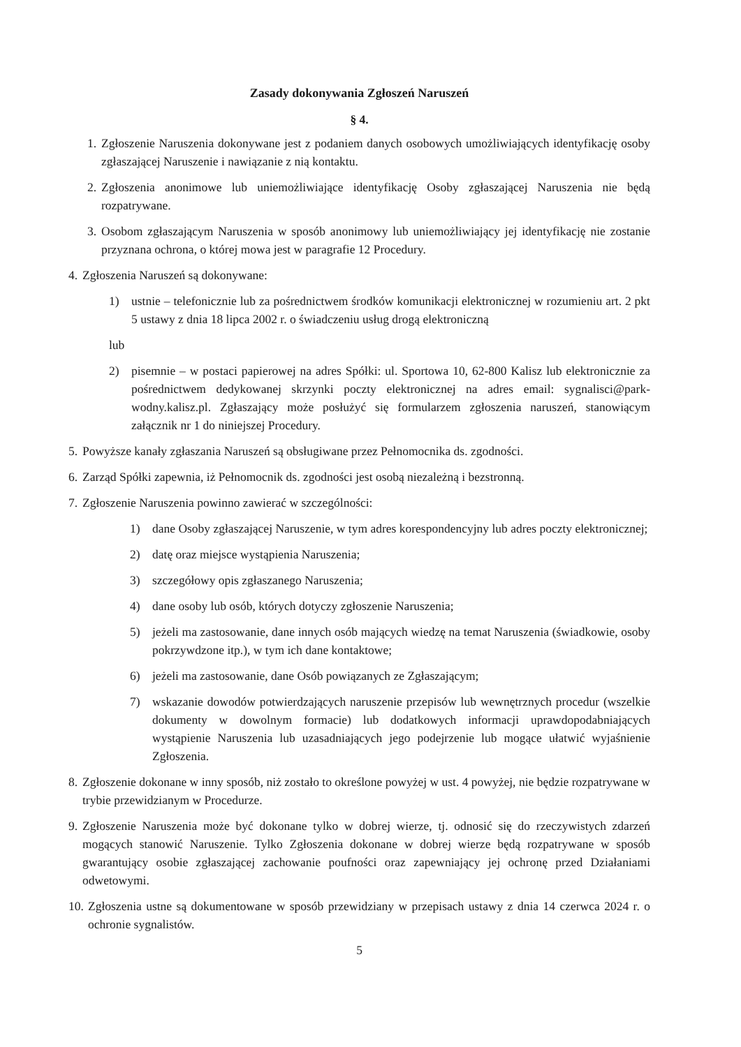Zasady dokonywania Zgłoszeń Naruszeń
§ 4.
1. Zgłoszenie Naruszenia dokonywane jest z podaniem danych osobowych umożliwiających identyfikację osoby zgłaszającej Naruszenie i nawiązanie z nią kontaktu.
2. Zgłoszenia anonimowe lub uniemożliwiające identyfikację Osoby zgłaszającej Naruszenia nie będą rozpatrywane.
3. Osobom zgłaszającym Naruszenia w sposób anonimowy lub uniemożliwiający jej identyfikację nie zostanie przyznana ochrona, o której mowa jest w paragrafie 12 Procedury.
4. Zgłoszenia Naruszeń są dokonywane:
1) ustnie – telefonicznie lub za pośrednictwem środków komunikacji elektronicznej w rozumieniu art. 2 pkt 5 ustawy z dnia 18 lipca 2002 r. o świadczeniu usług drogą elektroniczną
lub
2) pisemnie – w postaci papierowej na adres Spółki: ul. Sportowa 10, 62-800 Kalisz lub elektronicznie za pośrednictwem dedykowanej skrzynki poczty elektronicznej na adres email: sygnalisci@park-wodny.kalisz.pl. Zgłaszający może posłużyć się formularzem zgłoszenia naruszeń, stanowiącym załącznik nr 1 do niniejszej Procedury.
5. Powyższe kanały zgłaszania Naruszeń są obsługiwane przez Pełnomocnika ds. zgodności.
6. Zarząd Spółki zapewnia, iż Pełnomocnik ds. zgodności jest osobą niezależną i bezstronną.
7. Zgłoszenie Naruszenia powinno zawierać w szczególności:
1) dane Osoby zgłaszającej Naruszenie, w tym adres korespondencyjny lub adres poczty elektronicznej;
2) datę oraz miejsce wystąpienia Naruszenia;
3) szczegółowy opis zgłaszanego Naruszenia;
4) dane osoby lub osób, których dotyczy zgłoszenie Naruszenia;
5) jeżeli ma zastosowanie, dane innych osób mających wiedzę na temat Naruszenia (świadkowie, osoby pokrzywdzone itp.), w tym ich dane kontaktowe;
6) jeżeli ma zastosowanie, dane Osób powiązanych ze Zgłaszającym;
7) wskazanie dowodów potwierdzających naruszenie przepisów lub wewnętrznych procedur (wszelkie dokumenty w dowolnym formacie) lub dodatkowych informacji uprawdopodabniających wystąpienie Naruszenia lub uzasadniających jego podejrzenie lub mogące ułatwić wyjaśnienie Zgłoszenia.
8. Zgłoszenie dokonane w inny sposób, niż zostało to określone powyżej w ust. 4 powyżej, nie będzie rozpatrywane w trybie przewidzianym w Procedurze.
9. Zgłoszenie Naruszenia może być dokonane tylko w dobrej wierze, tj. odnosić się do rzeczywistych zdarzeń mogących stanowić Naruszenie. Tylko Zgłoszenia dokonane w dobrej wierze będą rozpatrywane w sposób gwarantujący osobie zgłaszającej zachowanie poufności oraz zapewniający jej ochronę przed Działaniami odwetowymi.
10. Zgłoszenia ustne są dokumentowane w sposób przewidziany w przepisach ustawy z dnia 14 czerwca 2024 r. o ochronie sygnalistów.
5